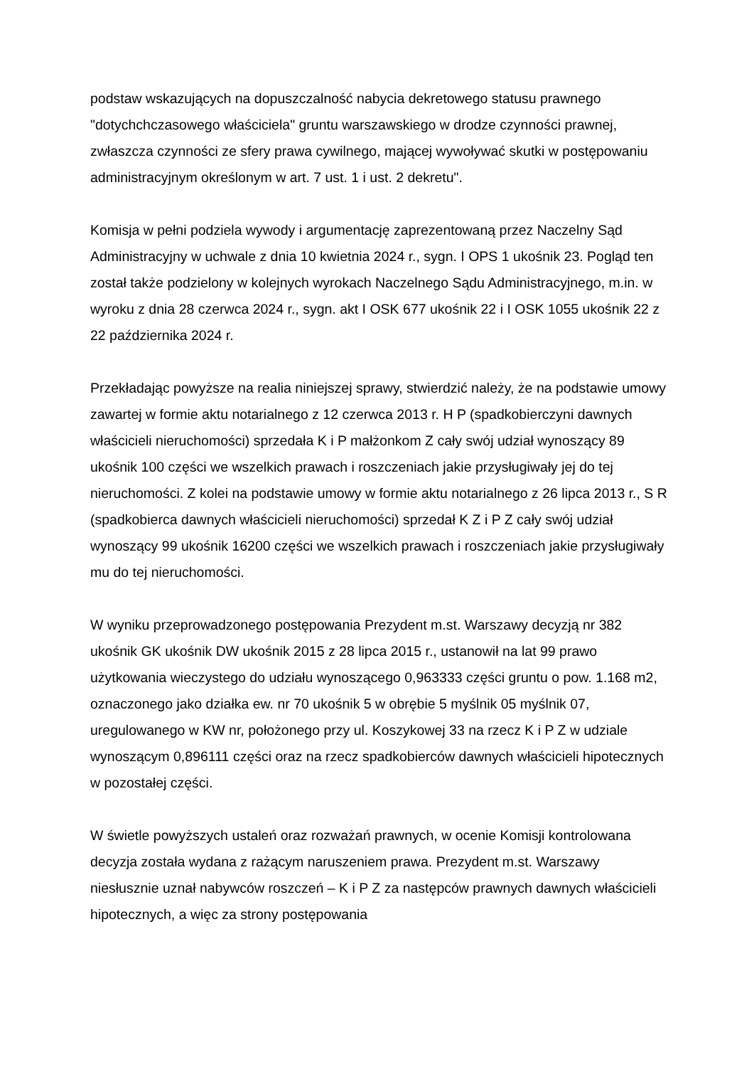podstaw wskazujących na dopuszczalność nabycia dekretowego statusu prawnego "dotychchczasowego właściciela" gruntu warszawskiego w drodze czynności prawnej, zwłaszcza czynności ze sfery prawa cywilnego, mającej wywoływać skutki w postępowaniu administracyjnym określonym w art. 7 ust. 1 i ust. 2 dekretu".
Komisja w pełni podziela wywody i argumentację zaprezentowaną przez Naczelny Sąd Administracyjny w uchwale z dnia 10 kwietnia 2024 r., sygn. I OPS 1 ukośnik 23. Pogląd ten został także podzielony w kolejnych wyrokach Naczelnego Sądu Administracyjnego, m.in. w wyroku z dnia 28 czerwca 2024 r., sygn. akt I OSK 677 ukośnik 22 i I OSK 1055 ukośnik 22 z 22 października 2024 r.
Przekładając powyższe na realia niniejszej sprawy, stwierdzić należy, że na podstawie umowy zawartej w formie aktu notarialnego z 12 czerwca 2013 r. H P (spadkobierczyni dawnych właścicieli nieruchomości) sprzedała K i P małżonkom Z cały swój udział wynoszący 89 ukośnik 100 części we wszelkich prawach i roszczeniach jakie przysługiwały jej do tej nieruchomości. Z kolei na podstawie umowy w formie aktu notarialnego z 26 lipca 2013 r., S R (spadkobierca dawnych właścicieli nieruchomości) sprzedał K Z i P Z cały swój udział wynoszący 99 ukośnik 16200 części we wszelkich prawach i roszczeniach jakie przysługiwały mu do tej nieruchomości.
W wyniku przeprowadzonego postępowania Prezydent m.st. Warszawy decyzją nr 382 ukośnik GK ukośnik DW ukośnik 2015 z 28 lipca 2015 r., ustanowił na lat 99 prawo użytkowania wieczystego do udziału wynoszącego 0,963333 części gruntu o pow. 1.168 m2, oznaczonego jako działka ew. nr 70 ukośnik 5 w obrębie 5 myślnik 05 myślnik 07, uregulowanego w KW nr, położonego przy ul. Koszykowej 33 na rzecz K i P Z w udziale wynoszącym 0,896111 części oraz na rzecz spadkobierców dawnych właścicieli hipotecznych w pozostałej części.
W świetle powyższych ustaleń oraz rozważań prawnych, w ocenie Komisji kontrolowana decyzja została wydana z rażącym naruszeniem prawa. Prezydent m.st. Warszawy niesłusznie uznał nabywców roszczeń – K i P Z za następców prawnych dawnych właścicieli hipotecznych, a więc za strony postępowania